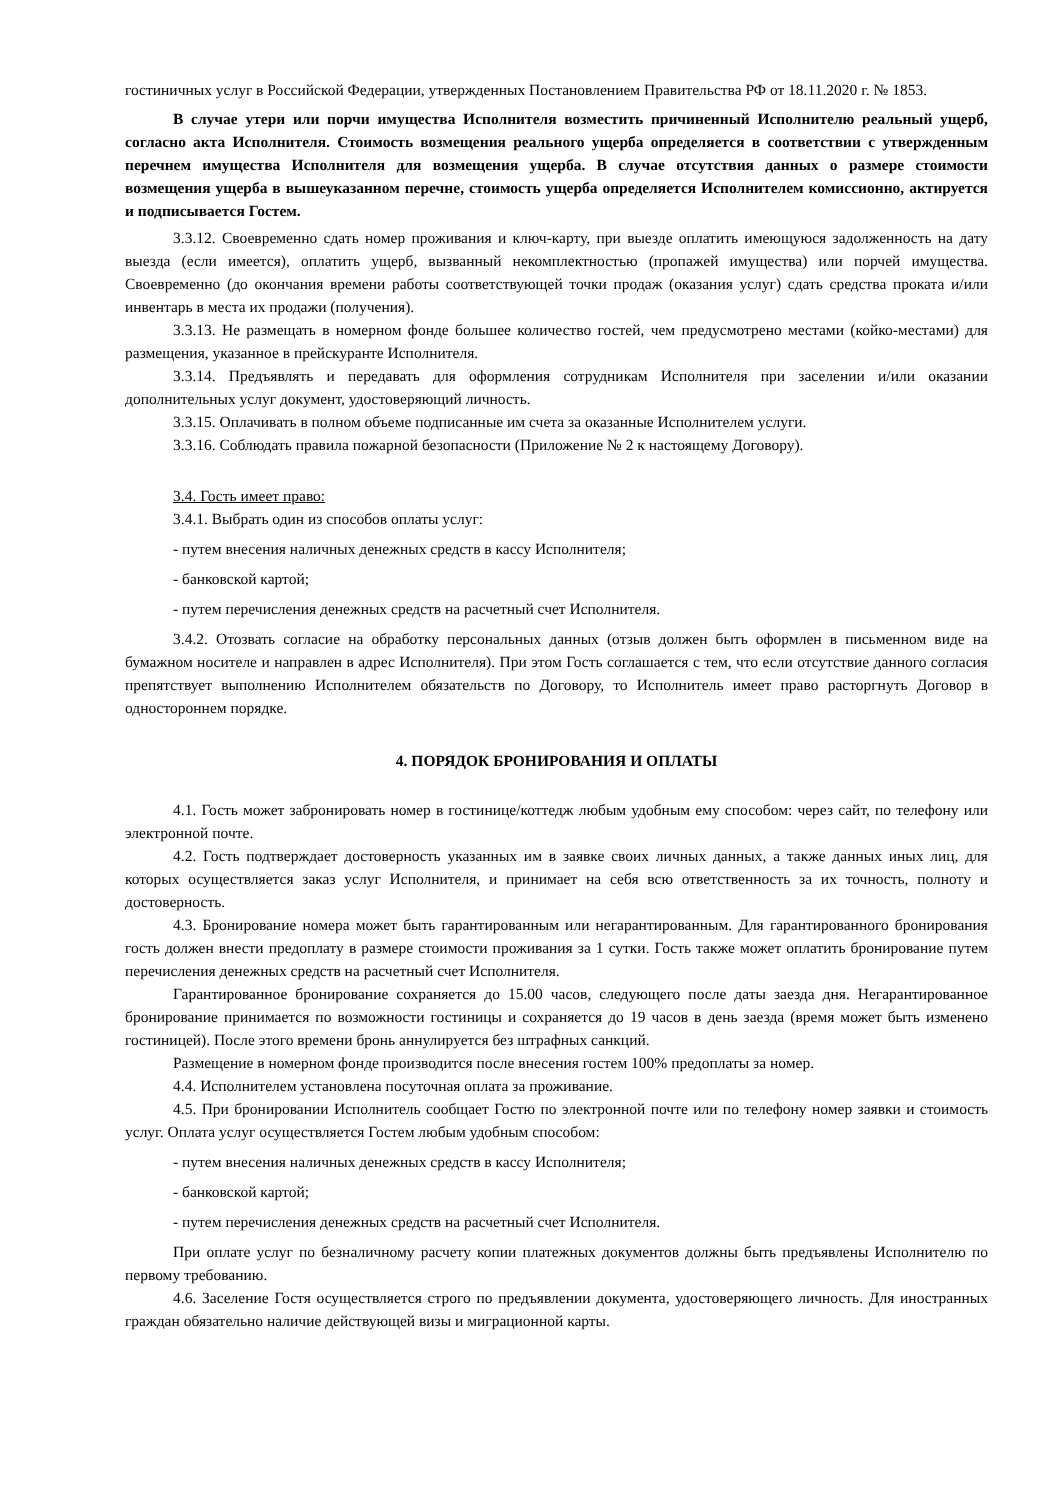гостиничных услуг в Российской Федерации, утвержденных Постановлением Правительства РФ от 18.11.2020 г. № 1853.
В случае утери или порчи имущества Исполнителя возместить причиненный Исполнителю реальный ущерб, согласно акта Исполнителя. Стоимость возмещения реального ущерба определяется в соответствии с утвержденным перечнем имущества Исполнителя для возмещения ущерба. В случае отсутствия данных о размере стоимости возмещения ущерба в вышеуказанном перечне, стоимость ущерба определяется Исполнителем комиссионно, актируется и подписывается Гостем.
3.3.12. Своевременно сдать номер проживания и ключ-карту, при выезде оплатить имеющуюся задолженность на дату выезда (если имеется), оплатить ущерб, вызванный некомплектностью (пропажей имущества) или порчей имущества. Своевременно (до окончания времени работы соответствующей точки продаж (оказания услуг) сдать средства проката и/или инвентарь в места их продажи (получения).
3.3.13. Не размещать в номерном фонде большее количество гостей, чем предусмотрено местами (койко-местами) для размещения, указанное в прейскуранте Исполнителя.
3.3.14. Предъявлять и передавать для оформления сотрудникам Исполнителя при заселении и/или оказании дополнительных услуг документ, удостоверяющий личность.
3.3.15. Оплачивать в полном объеме подписанные им счета за оказанные Исполнителем услуги.
3.3.16. Соблюдать правила пожарной безопасности (Приложение № 2 к настоящему Договору).
3.4. Гость имеет право:
3.4.1. Выбрать один из способов оплаты услуг:
- путем внесения наличных денежных средств в кассу Исполнителя;
- банковской картой;
- путем перечисления денежных средств на расчетный счет Исполнителя.
3.4.2. Отозвать согласие на обработку персональных данных (отзыв должен быть оформлен в письменном виде на бумажном носителе и направлен в адрес Исполнителя). При этом Гость соглашается с тем, что если отсутствие данного согласия препятствует выполнению Исполнителем обязательств по Договору, то Исполнитель имеет право расторгнуть Договор в одностороннем порядке.
4. ПОРЯДОК БРОНИРОВАНИЯ И ОПЛАТЫ
4.1. Гость может забронировать номер в гостинице/коттедж любым удобным ему способом: через сайт, по телефону или электронной почте.
4.2. Гость подтверждает достоверность указанных им в заявке своих личных данных, а также данных иных лиц, для которых осуществляется заказ услуг Исполнителя, и принимает на себя всю ответственность за их точность, полноту и достоверность.
4.3. Бронирование номера может быть гарантированным или негарантированным. Для гарантированного бронирования гость должен внести предоплату в размере стоимости проживания за 1 сутки. Гость также может оплатить бронирование путем перечисления денежных средств на расчетный счет Исполнителя.
Гарантированное бронирование сохраняется до 15.00 часов, следующего после даты заезда дня. Негарантированное бронирование принимается по возможности гостиницы и сохраняется до 19 часов в день заезда (время может быть изменено гостиницей). После этого времени бронь аннулируется без штрафных санкций.
Размещение в номерном фонде производится после внесения гостем 100% предоплаты за номер.
4.4. Исполнителем установлена посуточная оплата за проживание.
4.5. При бронировании Исполнитель сообщает Гостю по электронной почте или по телефону номер заявки и стоимость услуг. Оплата услуг осуществляется Гостем любым удобным способом:
- путем внесения наличных денежных средств в кассу Исполнителя;
- банковской картой;
- путем перечисления денежных средств на расчетный счет Исполнителя.
При оплате услуг по безналичному расчету копии платежных документов должны быть предъявлены Исполнителю по первому требованию.
4.6. Заселение Гостя осуществляется строго по предъявлении документа, удостоверяющего личность. Для иностранных граждан обязательно наличие действующей визы и миграционной карты.